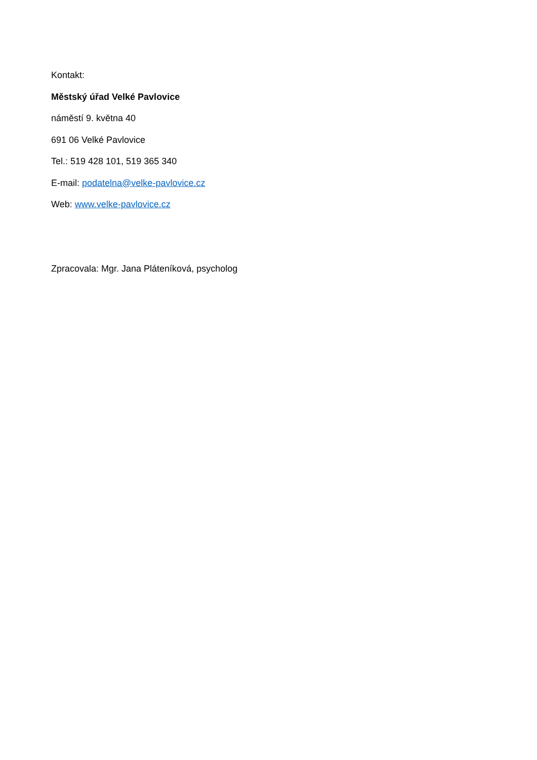Kontakt:
Městský úřad Velké Pavlovice
náměstí 9. května 40
691 06 Velké Pavlovice
Tel.: 519 428 101, 519 365 340
E-mail: podatelna@velke-pavlovice.cz
Web: www.velke-pavlovice.cz
Zpracovala: Mgr. Jana Pláteníková, psycholog